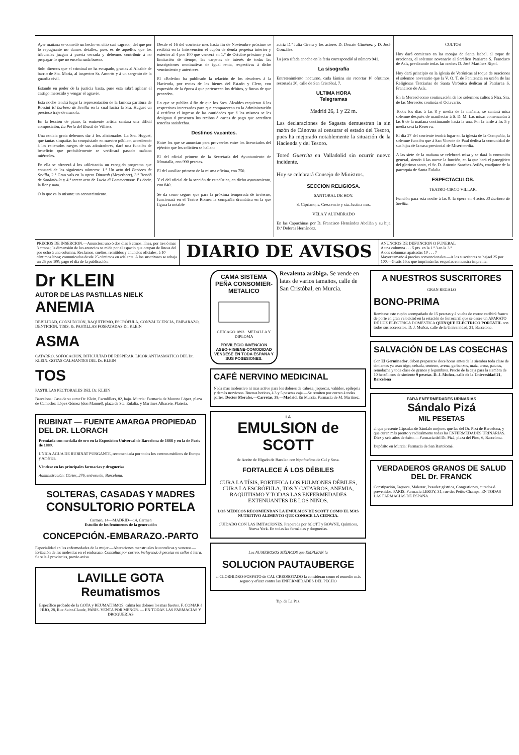Ayer mañana se cometió un hecho en sitio casi sagrado, del que por lo repugnante no damos detalles, pues es de aquellos que los tribunales juzgan á puerta cerrada y debemos contribuir á no propagar lo que no enseña nada bueno.
Solo diremos que el criminal no ha escapado, gracias al Alcalde de barrio de Sta. María, al inspector Sr. Amorós y á un sargento de la guardia civil.
Estando en poder de la justicia basta, pues esta sabrá aplicar el castigo merecido y vengar el agravio.
Esta noche tendrá lugar la representación de la famosa partitura de Rossini El barbero de Sevilla en la cual lucirá la Sra. Huguet un precioso traje de manola.
En la lección de piano, la eminente artista cantará una dificil composición, La Perla del Brasil de Villiers.
Una noticia grata debemos dar á los aficionados. La Sra. Huguet, que tantas simpatías ha conquistado en nuestro público, accediendo á los reiterados ruegos de sus admiradores, dará una función de beneficio que probablemente se verificará pasado mañana miércoles.
En ella se ofrecerá á los »dilettanti» un escogido programa que constará de los siguientes números: 1.° Un acto del Barbero de Sevilla, 2.° Gran vals en la opera Dinorah (Meyerbeer), 3.° Rondó de Sonámbula y 4.° tercer acto de Lucia di Lammermoor. Es decir, la flor y nata.
O lo que es lo mismo: un acontecimiento.
Desde el 16 del corriente mes hasta fin de Noviembre próximo se recibirá en la Intervención el cupón de deuda perpetua interior y exterior al 4 por 100 que vencerá en 1.° de Octubre próximo y sin limitación de tiempo, las carpetas de interés de todas las inscripciones nominativas de igual renta, respectivas á dicho vencimiento y anteriores.
El »Boletín» ha publicado la relación de los deudores á la Hacienda, por rentas de los bienes del Estado y Clero, con expresión de la época á que pertenecen los débitos, y fincas de que proceden.
Lo que se publica á fin de que los Sres. Alcaldes requieran á los respectivos interesados para que comparezcan en la Administración á verificar el ingreso de las cantidades que á los mismos se les designan ó presenten los recibos ó cartas de pago que acrediten tenerlas satisfechas.
Destinos vacantes.
Entre los que se anuncian para proveerlos entre los licenciados del ejército que los soliciten se hallan:
El del oficial primero de la Secretaría del Ayuntamiento de Moratalla, con 990 pesetas.
El del auxiliar primero de la misma oficina, con 750.
Y el del oficial de la sección de estadística, en dicho ayuntamiento, con 840.
Se da como seguro que para la próxima temporada de invierno, funcionará en el Teatro Romea la compañía dramática en la que figura la notable
actriz D.ª Julia Cirera y los actores D. Donato Giménez y D. José González.
La jaca rifada anoche en la feria correspondió al número 941.
La sisografía
Entretenimiento nocturno, cada lámina sin recortar 10 céntimos, recortada 30, calle de San Cristóbal, 7.
ULTIMA HORA
Telegramas
Madrid 26, 1 y 22 m.
Las declaraciones de Sagasta demuestran la sin razón de Cánovas al censurar el estado del Tesoro, pues ha mejorado notablemente la situación de la Hacienda y del Tesoro.
Toreó Guerrita en Valladolid sin ocurrir nuevo incidente.
Hoy se celebrará Consejo de Ministros.
SECCION RELIGIOSA.
SANTORAL DE HOY.
S. Cipriano, s. Crescencio y sta. Justina mrs.
VELA Y ALUMBRADO
En las Capuchinas por D. Francisco Hernández Abellán y su hija D.ª Dolores Hernández.
CULTOS
Hoy dará comienzo en las monjas de Santa Isabel, al toque de oraciones, el solemne novenario al Seráfico Patriarca S. Francisco de Asís, predicando todas las noches D. José Martínez Ripol.
Hoy dará principio en la iglesia de Verónicas al toque de oraciones el solemne novenario que la V. O. T. de Penitencia en unión de las Religiosas Terciarias de Santa Verónica dedican al Patriarca S. Francisco de Asís.
En la Merced como continuación de los solemnes cultos á Ntra. Sra. de las Mercedes continúa el Octavario.
Todos los días á las 8 y media de la mañana, se cantará misa solemne después de manifestar á S. D. M. Las misas comenzarán á las 6 de la mañana continuando hasta la una. Por la tarde á las 5 y media será la Reserva.
El día 27 del corriente tendrá lugar en la iglesia de la Compañía, la solemne función que á San Vicente de Paul dedica la comunidad de sus hijas de la casa provincial de Misericordia.
A las siete de la mañana se celebrará misa y se dará la comunión general, siendo á las nueve la función, en la que hará el panegírico del glorioso santo, el Sr. D. Antonio Sanchez Avilés, coadjutor de la parroquia de Santa Eulalia.
ESPECTACULOS.
TEATRO-CIRCO VILLAR.
Función para esta noche á las 9: la ópera en 4 actos El barbero de Sevilla.
PRECIOS DE INSERCION.—Anuncios: uno ó dos días 5 ctmos. línea, por tres ó mas 3 ctmos.; la dimensión de los anuncios se mide por el espacio que ocupan de líneas del por ocho á una columna. Reclamos, sueltos, remitidos y anuncios oficiales, á 10 céntimos línea; comunicados desde 25 céntimos en adelante. A los suscritores se rebaja un 25 por 100; pago el día de la publicación.
DIARIO DE AVISOS
ANUNCIOS DE DEFUNCION O FUNERAL
A una columna . . . 5 pts. en la 1.ª 3 en la 3.ª
A dos columnas apaisadas 10 . . . 7
Mayor tamaño á precios convencionales —A los suscritores se bajael 25 por 100.—Gratis á los que imprimán las esquelas en nuestra imprenta.
Dr KLEIN
AUTOR DE LAS PASTILLAS NIELK
ANEMIA
DEBILIDAD, CONSUNCIÓN, RAQUITISMO, ESCRÓFULA, CONVALECENCIA, EMBARAZO, DENTICIÓN, TISIS, &. PASTILLAS FOSFATADAS Dr. KLEIN
ASMA
CATARRO, SOFOCACIÓN, DIFICULTAD DE RESPIRAR. LICOR ANTIASMÁTICO DEL Dr. KLEIN. GOTAS CALMANTES DEL Dr. KLEIN
TOS
PASTILLAS PECTORALES DEL Dr. KLEIN
Barcelona: Casa de su autor Dr. Klein, Escudillers, 82, bajo. Murcia: Farmacia de Moreno López, plaza de Camacho: López Gómez (don Manuel), plaza de Sta. Eulalia, y Martinez Albacete, Platería.
RUBINAT — FUENTE AMARGA PROPIEDAD DEL DR. LLORACH
Premiada con medalla de oro en la Exposicion Universal de Barcelona de 1888 y en la de Paris de 1889.
UNICA AGUA DE RUBINAT PURGANTE, recomendada por todos los centros médicos de Europa y América.
Véndese en las principales farmacias y droguerias
Administración: Córtes, 276, entresuelo, Barcelona.
SOLTERAS, CASADAS Y MADRES
CONSULTORIO PORTELA
Carmen, 14—MADRID—14, Carmen
Estudio de los fenómenos de la generación
CONCEPCIÓN.-EMBARAZO.-PARTO
Especialidad en las enfermedades de la mujer.—Alteraciones menstruales leucorréicas y venereo.—Evitación de las molestias en el embarazo. Consultas por correo, incluyendo 5 pesetas en sellos ó letra. Se sale á provincias, previo aviso.
LAVILLE GOTA Reumatismos
Específico probado de la GOTA y REUMATISMOS, calma los dolores los mas fuertes. F. COMAR é HIJO, 28, Rue Saint-Claude, PARIS. VENTA POR MENOR. — EN TODAS LAS FARMACIAS Y DROGUERIAS
CAMA SISTEMA PEÑA CONSOMIER-METALICO
CHICAGO 1893 · MEDALLA Y DIPLOMA
PRIVILEGIO INVENCION
ASEO-HIGIENE-COMODIDAD
VENDESE EN TODA ESPAÑA Y SUS POSESIONES.
Revalenta arábiga. Se vende en latas de varios tamaños, calle de San Cristóbal, en Murcia.
CAFÉ NERVINO MEDICINAL
Nada mas inofensivo ni mas activo para los dolores de cabeza, jaquecas, vahidos, epilepsia y demás nerviosos. Buenas boticas, á 3 y 5 pesetas caja.—Se remiten por correo á todas partes. Doctor Morales.—Carretas, 39,—Madrid. En Murcia, Farmacia de M. Martínez.
LA
EMULSION de SCOTT
de Aceite de Hígado de Bacalao con hipofosfitos de Cal y Sosa.
FORTALECE Á LOS DÉBILES
CURA LA TÍSIS, FORTIFICA LOS PULMONES DÉBILES, CURA LA ESCRÓFULA, TOS Y CATARROS, ANEMIA, RAQUITISMO Y TODAS LAS ENFERMEDADES EXTENUANTES DE LOS NIÑOS.
LOS MÉDICOS RECOMIENDAN LA EMULSIÓN DE SCOTT COMO EL MAS NUTRITIVO ALIMENTO QUE CONOCE LA CIENCIA.
CUIDADO CON LAS IMITACIONES. Preparada por SCOTT y BOWNE, Químicos, Nueva York. En todas las farmácias y droguerías.
Los NUMEROSOS MÉDICOS que EMPLEAN la
SOLUCION PAUTAUBERGE
al CLORHIDRO-FOSFATO de CAL CREOSOTADO la consideran como el remedio más seguro y eficaz contra las ENFERMEDADES DEL PECHO
Tip. de La Paz.
A NUESTROS SUSCRITORES
GRAN REGALO
BONO-PRIMA
Remítase este cupón acompañado de 15 pesetas y á vuelta de correo recibirá franco de porte en gran velocidad en la estación de ferrocarril que se desee un APARATO DE LUZ ELÉCTRICA DOMÉSTICA QUINQUE ELÉCTRICO PORTATIL con todos sus accesorios. D. J. Muñoz, calle de la Universidad, 21, Barcelona.
SALVACIÓN DE LAS COSECHAS
Con El Germinador, deben prepararse doce horas antes de la siembra toda clase de simientes ya sean trigo, cebada, centeno, avena, garbanzos, maíz, arroz, patatas, remolacha y toda clase de granos y legumbres. Precio de la caja para la siembra de 10 hectólitros de simiente 9 pesetas. D. J. Muñoz, calle de la Universidad 21, Barcelona
PARA ENFERMEDADES URINARIAS
Sándalo Pizá
MIL PESETAS
al que presente Cápsulas de Sándalo mejores que las del Dr. Pizá de Barcelona, y que curen más pronto y radicalmente todas las ENFERMEDADES URINARIAS. Diez y seis años de éxito. —Farmacia del Dr. Pizá, plaza del Pino, 6, Barcelona.
Depósito en Murcia: Farmacia de San Bartolomé.
VERDADEROS GRANOS DE SALUD DEL Dr. FRANCK
Constipación, Jaqueca, Malestar, Pesadez gástrica, Congestiones, curados ó prevenidos. PARIS: Farmacia LEROY, 31, rue des Petits-Champs. EN TODAS LAS FARMACIAS DE ESPAÑA.